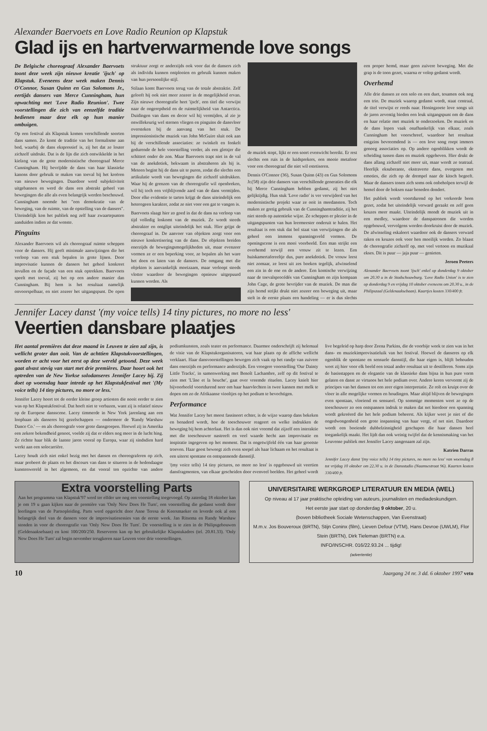Alexander Baervoets en Love Radio Reunion op Klapstuk
Glad ijs en hartverwarmende love songs
De Belgische choreograaf Alexander Baervoets toont deze week zijn nieuwe kreatie 'ijsch' op Klapstuk. Eveneens deze week maken Dennis O'Connor, Susan Quinn en Gus Solomons Jr., eertijds dansers van Merce Cunningham, hun opwachting met 'Love Radio Reunion'. Twee voorstellingen die zich van eenzelfde traditie bedienen maar deze elk op hun manier ombuigen.
Op een festival als Klapstuk komen verschillende soorten dans samen. Zo komt de traditie van het formalisme aan bod, waarbij de dans ekspressief is, zij het dat ze louter zichzelf uitdrukt. Dat is de lijn die zich ontwikkelde in het kielzog van de grote modernistische choreograaf Merce Cunningham. Hij bevrijdde de dans van haar klassieke kanons door gebruik te maken van toeval bij het kreëren van nieuwe bewegingen. Daardoor werd subjektiviteit uitgebannen en werd de dans een abstrakt geheel van bewegingen die alle als even belangrijk werden beschouwd. Cunningham noemde het "een demokratie van de beweging, van de ruimte, van de opstelling van de dansers". Uiteindelijk kon het publiek nog zelf haar zwaartepunten aanduiden indien ze dat wenste.
Pinguins
Alexander Baervoets wil als choreograaf ruimte scheppen voor de dansers. Hij geeft minimale aanwijzingen die het verloop van een stuk bepalen in grote lijnen. Door improvisatie kunnen de dansers het geheel konkreet invullen en de façade van een stuk optrekken. Baervoets speelt met toeval, zij het op een andere manier dan Cunningham. Bij hem is het resultaat namelijk onvoorspelbaar, en niet zozeer het uitgangspunt. De open struktuur zorgt er anderzijds ook voor dat de dansers zich als individu kunnen ontplooien en gebruik kunnen maken van hun persoonlijke stijl.
Stilaan komt Baervoets terug van de totale abstraktie. Zelf gelooft hij ook niet meer zozeer in de mogelijkheid ervan. Zijn nieuwe choreografie heet 'ijsch', een titel die verwijst naar de ongereptheid en de ruimtelijkheid van Antarctica. Duidingen van dans en decor wil hij vermijden, al zie je onwillekeurig wel sternen vliegen en pinguins de dansvloer oversteken bij de aanvang van het stuk. De impressionistische muziek van John McGuire sluit ook aan bij de verschillende associaties: ze twinkelt en fonkelt gedurende de hele voorstelling verder, als een gletsjer die schittert onder de zon. Maar Baervoets trapt niet in de val van de anekdotiek, bekwaam in abstraheren als hij is. Meteen begint hij de dans uit te puren, zodat die slechts een artikulatie wordt van bewegingen die zichzelf uitdrukken. Waar hij de grenzen van de choreografie wil openbreken, wil hij toch een vrijblijvende aard van de dans vermijden. Door elke evidentie te tarten krijgt de dans uiteindelijk een heterogeen karakter, zodat ze niet voor een gat te vangen is.
Baervoets slaagt hier zo goed in dat de dans na verloop van tijd volledig loskomt van de muziek. Ze wordt steeds abstrakter en ontglipt uiteindelijk het stuk. Hier grijpt de choreograaf in. De aanvoer van objekten zorgt voor een nieuwe konkretisering van de dans. De objekten breiden enerzijds de bewegingsmogelijkheden uit, maar evenzeer vormen ze er een beperking voor, ze bepalen als het ware het doen en laten van de dansers. De omgang met die objekten is aanvankelijk moeizaam, maar verloopt steeds vlotter waardoor de bewegingen opnieuw uitgepuurd kunnen worden. Als
de muziek stopt, lijkt er een soort evenwicht bereikt. Er rest slechts een ruis in de luidsprekers, een mooie metafoor voor een choreograaf die niet wil estetiseren.
Dennis O'Connor (36), Susan Quinn (43) en Gus Solomons Jr.(58) zijn drie dansers van verschillende generaties die elk bij Merce Cunningham hebben gedanst, zij het niet gelijktijdig. Hun stuk 'Love radio' is ver verwijderd van het modernistische projekt waar ze ooit in meedansten. Toch maken ze gretig gebruik van de Cunninghamtraditie, zij het niet steeds op autentieke wijze. Ze scheppen er plezier in de uitgangspunten van hun leermeester onderuit te halen. Het resultaat is een stuk dat bol staat van verwijzingen die als geheel een immens spanningsveld vormen. De openingscene is een mooi voorbeeld. Een man strijkt een overhemd terwijl een vrouw zit te lezen. Een huiskamertafereeltje dus, pure anekdotiek. De vrouw leest niet zomaar, ze leest uit zes boeken tegelijk, afwisselend een zin in de ene en de andere. Een komische verwijzing naar de toevalsprocédés van Cunningham en zijn kompaan John Cage, de grote bevrijder van de muziek. De man die zijn hemd strijkt drukt niet zozeer een beweging uit, maar stelt in de eerste plaats een handeling — er is dus slechts een proper hemd, maar geen zuivere beweging. Met die grap is de toon gezet, waarna er volop gedanst wordt.
Overhemd
Alle drie dansen ze een solo en een duet, tesamen ook nog een trio. De muziek waarop gedanst wordt, staat centraal, de titel verwijst er reeds naar. Honingzoete love songs uit de jaren zeventig bieden een leuk uitgangspunt om de dans en haar relatie met muziek te onderzoeken. De muziek en de dans lopen vaak onafhankelijk van elkaar, zoals Cunningham het voorschreef, waardoor het resultaat enigzins bevreemdend is — een love song roept immers genoeg associaties op. Op andere ogenblikken wordt de scheiding tussen dans en muziek opgeheven. Hier drukt de dans allang zichzelf niet meer uit, maar wordt ze teatraal. Heerlijk eksuberante, ekstraverte dans, overgoten met emoties, die zich op de drempel naar de kitsch begeeft. Maar de dansers tonen zich soms ook onbeholpen terwijl de hemel door de boksen naar beneden dondert.
Het publiek wordt voortdurend op het verkeerde been gezet, zodat het uiteindelijk verward geraakt en zelf geen keuzes meer maakt. Uiteindelijk mondt de muziek uit in een medley, waardoor de danspatronen die worden opgebouwd, vervolgens worden doorkruist door de muziek. De afwisseling eskaleert waardoor ook de dansers verward raken en keuzes ook voor hen moeilijk worden. Zo blaast de choreografie zichzelf op, met veel vertoon en muzikaal ekses. Dit is puur — jaja puur — genieten.
Jeroen Peeters
Alexander Baervoets toont 'ijsch' enkel op donderdag 9 oktober om 20.30 u in de Stadschouwburg. 'Love Radio Union' is te zien op donderdag 9 en vrijdag 10 oktober eveneens om 20.30 u., in de Philipszaal (Geldenaaksebaan). Kaartjes kosten 330/400 fr.
Jennifer Lacey danst '(my voice tells) 14 tiny pictures, no more no less'
Veertien dansbare plaatjes
Het aantal premières dat deze maand in Leuven te zien zal zijn, is wellicht groter dan ooit. Van de achttien Klapstukvoorstellingen, worden er acht voor het eerst op deze wereld getoond. Deze week gaat alvast stevig van start met drie premières. Daar hoort ook het optreden van de New Yorkse solodanseres Jennifer Lacey bij. Zij doet op woensdag haar intrede op het Klapstukfestival met '(My voice tells) 14 tiny pictures, no more or less.'
Jennifer Lacey hoort tot de eerder kleine groep artiesten die nooit eerder te zien was op het Klapstukfestival. Dat hoeft niet te verbazen, want zij is relatief nieuw op de Europese dansscene. Lacey timmerde in New York jarenlang aan een loopbaan als danseres bij gezelschappen — ondermeer de 'Randy Warshaw Dance Co.' — en als choreografe voor grote dansgroepen. Hoewel zij in Amerika een zekere bekendheid genoot, voelde zij dat er elders nog meer in de lucht hing. Ze richtte haar blik de laatste jaren vooral op Europa, waar zij sindsdien hard werkt aan een solocarrière.
Lacey houdt zich niet enkel bezig met het dansen en choreograferen op zich, maar probeert de plaats en het discours van dans te situeren in de hedendaagse kunstenwereld in het algemeen, en dat vooral ten opzichte van andere podiumkunsten, zoals teater en performance. Daarmee onderschrijft zij helemaal de visie van de Klapstukorganisatoren, wat haar plaats op de affiche wellicht verklaart. Haar dansvoorstellingen bewegen zich vaak op het randje van zuivere dans enerzijds en performance anderzijds. Een vroegere voorstelling 'Our Dainty Little Tracks', in samenwerking met Benoît Lachambre, zelf op dit festival te zien met 'L'âne et la bouche', gaat over vreemde rituelen. Lacey knielt hier bijvoorbeeld voortdurend neer om haar haarvlechten in twee kannen met melk te dopen om zo de Afrikaanse viooltjes op het podium te bevochtigen.
Performance
Wat Jennifer Lacey het meest fassineert echter, is de wijze waarop dans bekeken en benaderd wordt, hoe de toeschouwer reageert en welke indrukken de beweging bij hem achterlaat. Het is dan ook niet vreemd dat zijzelf een interaktie met die toeschouwer nastreeft en veel waarde hecht aan improvisatie en inspiratie ingegeven op het moment. Dat is ongetwijfeld één van haar grootste troeven. Haar geest beweegt zich even soepel als haar lichaam en het resultaat is een uiterst spontane en ontspannende dansstijl.
'(my voice tells) 14 tiny pictures, no more no less' is opgebouwd uit veertien dansfragmenten, van elkaar gescheiden door evenveel beelden. Het geheel wordt live begeleid op harp door Zeena Parkins, die de voorbije week te zien was in het dans- en muziekimprovisatieluik van het festival. Hoewel de danseres op elk ogenblik de spontane en sensuele dansstijl, die haar eigen is, blijft behouden weet zij hier voor elk beeld een totaal ander resultaat uit te destilleren. Soms zijn de basisstappen en de elegantie van de klassieke dans bijna in hun pure vorm gelaten en danst ze virtuoos het hele podium over. Andere keren vervormt zij de principes van het dansen tot een zeer eigen interpretatie. Ze rolt en kruipt over de vloer in alle mogelijke vormen en houdingen. Maar altijd blijven de bewegingen even spontaan, vloeiend en sensueel. Op sommige momenten weet ze op de toeschouwer zo een ontspannen indruk te maken dat net hierdoor een spanning wordt gekreëerd die het hele podium beheerst. Als kijker weet je niet of die ongedwongenheid een grote inspanning van haar vergt, of net niet. Daardoor wordt een boeiende dubbelzinnigheid geschapen die haar dansen heel toegankelijk maakt. Het lijdt dan ook weinig twijfel dat de kennismaking van het Leuvense publiek met Jennifer Lacey aangenaam zal zijn.
Katrien Darras
Jennifer Lacey danst '(my voice tells) 14 tiny pictures, no more no less' van woensdag 8 tot vrijdag 10 oktober om 22.30 u. in de Dansstudio (Naamsestraat 96). Kaarten kosten 330/400 fr.
Extra voorstelling Parts
Aan het programma van Klapstuk'97 werd ter elfder ure nog een voorstelling toegevoegd. Op zaterdag 18 oktober kan je om 19 u gaan kijken naar de première van 'Only Now Does He Turn', een voorstelling die gedanst wordt door leerlingen van de Partsopleiding. Parts werd opgericht door Anne Teresa de Keersmaeker en leverde ook al een belangrijk deel van de dansers voor de improvisatiesessies van de eerste week. Jan Ritsema en Randy Warshaw stonden in voor de choreografie van 'Only Now Does He Turn'. De voorstelling is te zien in de Philipsgebouwen (Geldenaaksebaan) en kost 100/200/250. Reserveren kan op het gebruikelijke Klapstukadres (tel. 20.81.33). 'Only Now Does He Turn' zal begin november terugkeren naar Leuven voor drie voorstellingen.
UNIVERSITAIRE WERKGROEP LITERATUUR EN MEDIA (WEL)
Op niveau al 17 jaar praktische opleiding van auteurs, journalisten en mediadeskundigen.
Het eerste jaar start op donderdag 9 oktober, 20 u.
(boven bibliotheek Sociale Wetenschappen, Van Evenstraat)
M.m.v. Jos Bouveroux (BRTN), Stijn Coninx (film), Lieven Defour (VTM), Hans Devroe (UWLM), Flor Stein (BRTN), Dirk Tieleman (BRTN) e.a.
INFO/INSCHR. 016/22.93.24 ... tijdig!
(advertentie)
10 Jaargang 24 nr. 3 dd. 6 oktober 1997 veto